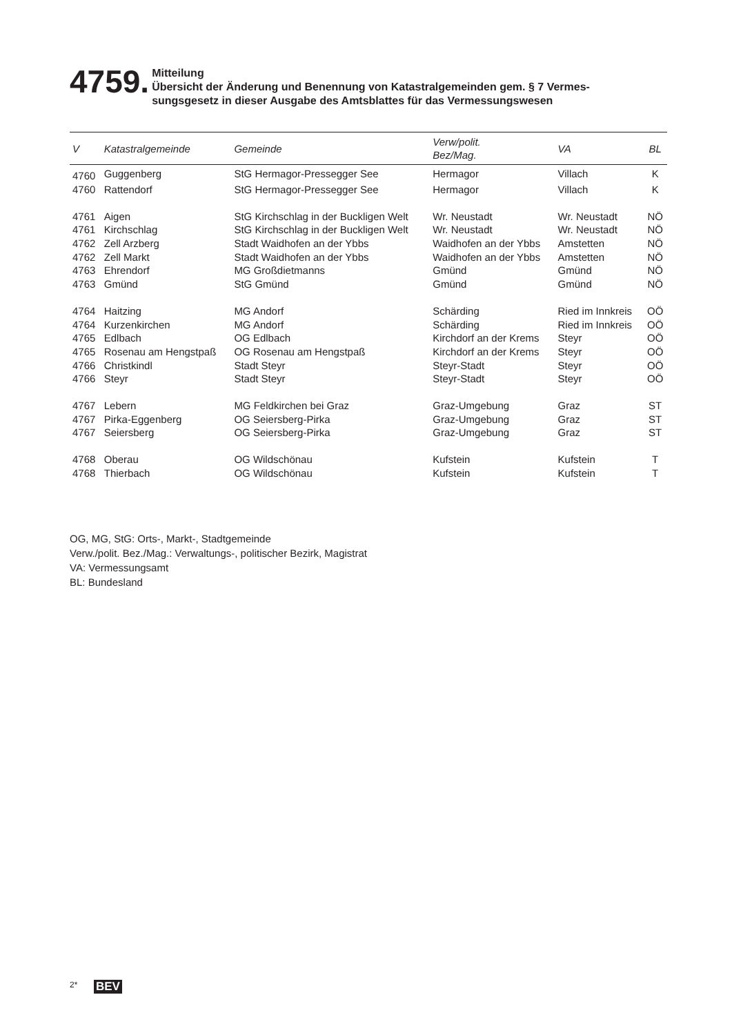4759.
Mitteilung
Übersicht der Änderung und Benennung von Katastralgemeinden gem. § 7 Vermes-
sungsgesetz in dieser Ausgabe des Amtsblattes für das Vermessungswesen
| V | Katastralgemeinde | Gemeinde | Verw/polit. Bez/Mag. | VA | BL |
| --- | --- | --- | --- | --- | --- |
| 4760 | Guggenberg | StG Hermagor-Pressegger See | Hermagor | Villach | K |
| 4760 | Rattendorf | StG Hermagor-Pressegger See | Hermagor | Villach | K |
| 4761 | Aigen | StG Kirchschlag in der Buckligen Welt | Wr. Neustadt | Wr. Neustadt | NÖ |
| 4761 | Kirchschlag | StG Kirchschlag in der Buckligen Welt | Wr. Neustadt | Wr. Neustadt | NÖ |
| 4762 | Zell Arzberg | Stadt Waidhofen an der Ybbs | Waidhofen an der Ybbs | Amstetten | NÖ |
| 4762 | Zell Markt | Stadt Waidhofen an der Ybbs | Waidhofen an der Ybbs | Amstetten | NÖ |
| 4763 | Ehrendorf | MG Großdietmanns | Gmünd | Gmünd | NÖ |
| 4763 | Gmünd | StG Gmünd | Gmünd | Gmünd | NÖ |
| 4764 | Haitzing | MG Andorf | Schärding | Ried im Innkreis | OÖ |
| 4764 | Kurzenkirchen | MG Andorf | Schärding | Ried im Innkreis | OÖ |
| 4765 | Edlbach | OG Edlbach | Kirchdorf an der Krems | Steyr | OÖ |
| 4765 | Rosenau am Hengstpaß | OG Rosenau am Hengstpaß | Kirchdorf an der Krems | Steyr | OÖ |
| 4766 | Christkindl | Stadt Steyr | Steyr-Stadt | Steyr | OÖ |
| 4766 | Steyr | Stadt Steyr | Steyr-Stadt | Steyr | OÖ |
| 4767 | Lebern | MG Feldkirchen bei Graz | Graz-Umgebung | Graz | ST |
| 4767 | Pirka-Eggenberg | OG Seiersberg-Pirka | Graz-Umgebung | Graz | ST |
| 4767 | Seiersberg | OG Seiersberg-Pirka | Graz-Umgebung | Graz | ST |
| 4768 | Oberau | OG Wildschönau | Kufstein | Kufstein | T |
| 4768 | Thierbach | OG Wildschönau | Kufstein | Kufstein | T |
OG, MG, StG: Orts-, Markt-, Stadtgemeinde
Verw./polit. Bez./Mag.: Verwaltungs-, politischer Bezirk, Magistrat
VA: Vermessungsamt
BL: Bundesland
2* BEV